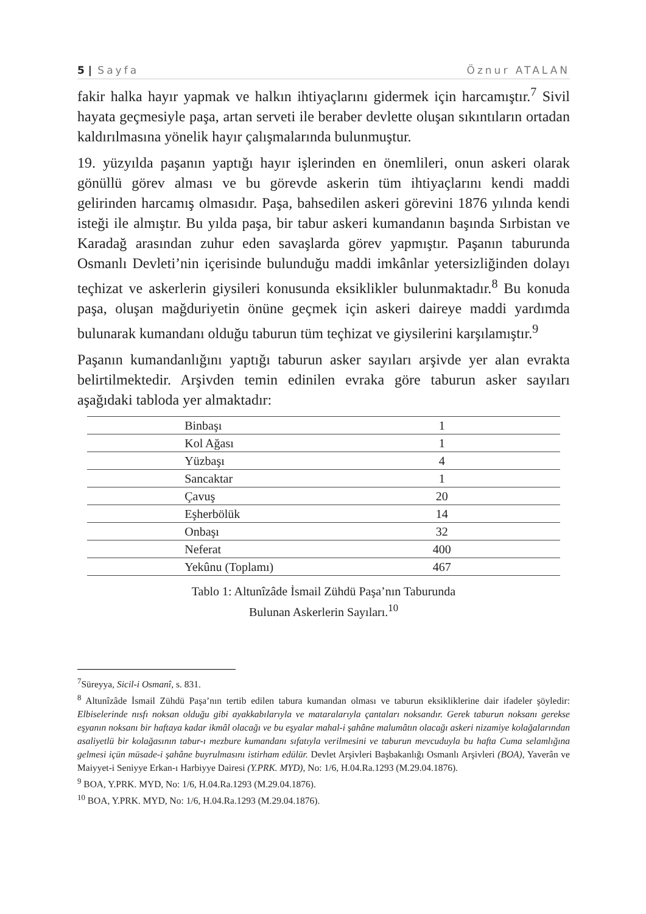5 | Sayfa Öznur ATALAN
fakir halka hayır yapmak ve halkın ihtiyaçlarını gidermek için harcamıştır.<sup>7</sup> Sivil hayata geçmesiyle paşa, artan serveti ile beraber devlette oluşan sıkıntıların ortadan kaldırılmasına yönelik hayır çalışmalarında bulunmuştur.
19. yüzyılda paşanın yaptığı hayır işlerinden en önemlileri, onun askeri olarak gönüllü görev alması ve bu görevde askerin tüm ihtiyaçlarını kendi maddi gelirinden harcamış olmasıdır. Paşa, bahsedilen askeri görevini 1876 yılında kendi isteği ile almıştır. Bu yılda paşa, bir tabur askeri kumandanın başında Sırbistan ve Karadağ arasından zuhur eden savaşlarda görev yapmıştır. Paşanın taburunda Osmanlı Devleti’nin içerisinde bulunduğu maddi imkânlar yetersizliğinden dolayı teçhizat ve askerlerin giysileri konusunda eksiklikler bulunmaktadır.<sup>8</sup> Bu konuda paşa, oluşan mağduriyetin önüne geçmek için askeri daireye maddi yardımda bulunarak kumandanı olduğu taburun tüm teçhizat ve giysilerini karşılamıştır.<sup>9</sup>
Paşanın kumandanlığını yaptığı taburun asker sayıları arşivde yer alan evrakta belirtilmektedir. Arşivden temin edinilen evraka göre taburun asker sayıları aşağıdaki tabloda yer almaktadır:
| Binbaşı | 1 |
| Kol Ağası | 1 |
| Yüzbaşı | 4 |
| Sancaktar | 1 |
| Çavuş | 20 |
| Eşherbölük | 14 |
| Onbaşı | 32 |
| Neferat | 400 |
| Yekûnu (Toplamı) | 467 |
Tablo 1: Altunîzâde İsmail Zühdü Paşa’nın Taburunda
Bulunan Askerlerin Sayıları.<sup>10</sup>
<sup>7</sup> Süreyya, Sicil-i Osmanî, s. 831.
<sup>8</sup> Altunîzâde İsmail Zühdü Paşa’nın tertib edilen tabura kumandan olması ve taburun eksikliklerine dair ifadeler şöyledir: Elbiselerinde nısfı noksan olduğu gibi ayakkabılarıyla ve mataralarıyla çantaları noksandır. Gerek taburun noksanı gerekse eşyanın noksanı bir haftaya kadar ikmâl olacağı ve bu eşyalar mahal-i şahâne malumâtın olacağı askeri nizamiye kolağalarından asaliyetlü bir kolağasının tabur-ı mezbure kumandanı sıfatıyla verilmesini ve taburun mevcuduyla bu hafta Cuma selamlığına gelmesi içün müsade-i şahâne buyrulmasını istirham edülür. Devlet Arşivleri Başbakanlığı Osmanlı Arşivleri (BOA), Yaverân ve Maiyyet-i Seniyye Erkan-ı Harbiyye Dairesi (Y.PRK. MYD), No: 1/6, H.04.Ra.1293 (M.29.04.1876).
<sup>9</sup> BOA, Y.PRK. MYD, No: 1/6, H.04.Ra.1293 (M.29.04.1876).
<sup>10</sup> BOA, Y.PRK. MYD, No: 1/6, H.04.Ra.1293 (M.29.04.1876).